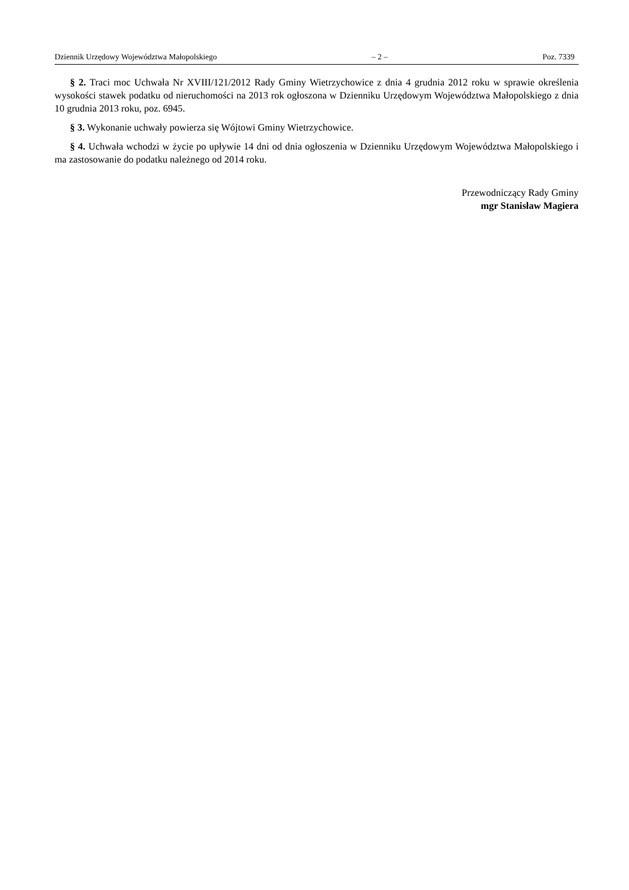Dziennik Urzędowy Województwa Małopolskiego – 2 – Poz. 7339
§ 2. Traci moc Uchwała Nr XVIII/121/2012 Rady Gminy Wietrzychowice z dnia 4 grudnia 2012 roku w sprawie określenia wysokości stawek podatku od nieruchomości na 2013 rok ogłoszona w Dzienniku Urzędowym Województwa Małopolskiego z dnia 10 grudnia 2013 roku, poz. 6945.
§ 3. Wykonanie uchwały powierza się Wójtowi Gminy Wietrzychowice.
§ 4. Uchwała wchodzi w życie po upływie 14 dni od dnia ogłoszenia w Dzienniku Urzędowym Województwa Małopolskiego i ma zastosowanie do podatku należnego od 2014 roku.
Przewodniczący Rady Gminy
mgr Stanisław Magiera